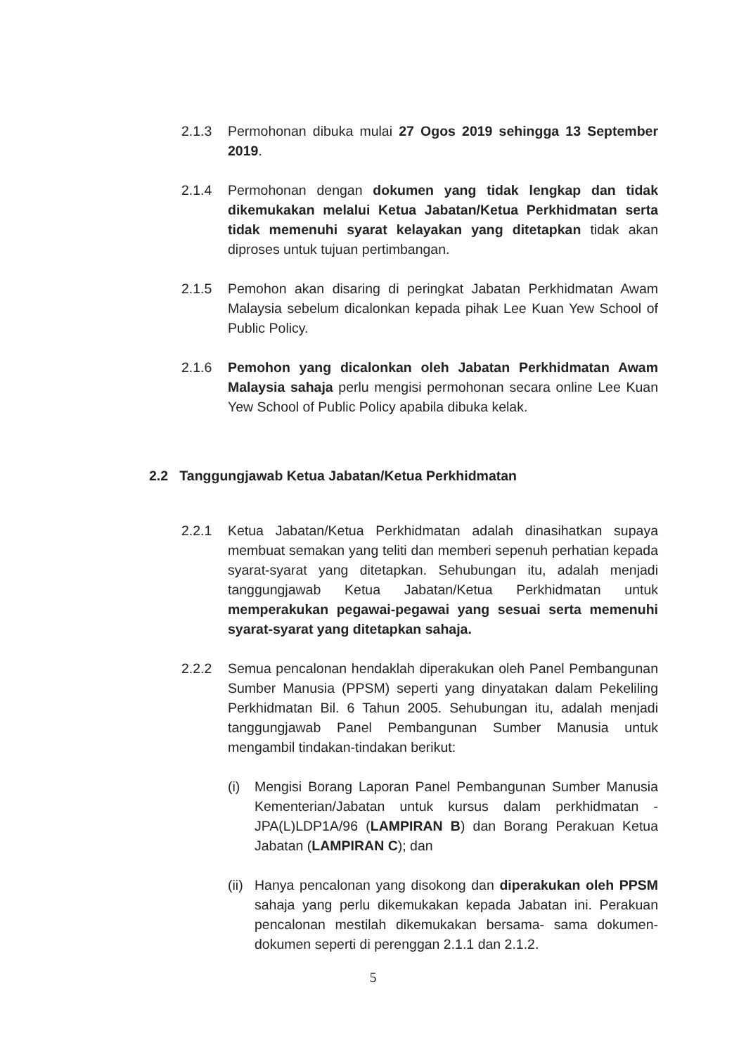2.1.3 Permohonan dibuka mulai 27 Ogos 2019 sehingga 13 September 2019.
2.1.4 Permohonan dengan dokumen yang tidak lengkap dan tidak dikemukakan melalui Ketua Jabatan/Ketua Perkhidmatan serta tidak memenuhi syarat kelayakan yang ditetapkan tidak akan diproses untuk tujuan pertimbangan.
2.1.5 Pemohon akan disaring di peringkat Jabatan Perkhidmatan Awam Malaysia sebelum dicalonkan kepada pihak Lee Kuan Yew School of Public Policy.
2.1.6 Pemohon yang dicalonkan oleh Jabatan Perkhidmatan Awam Malaysia sahaja perlu mengisi permohonan secara online Lee Kuan Yew School of Public Policy apabila dibuka kelak.
2.2 Tanggungjawab Ketua Jabatan/Ketua Perkhidmatan
2.2.1 Ketua Jabatan/Ketua Perkhidmatan adalah dinasihatkan supaya membuat semakan yang teliti dan memberi sepenuh perhatian kepada syarat-syarat yang ditetapkan. Sehubungan itu, adalah menjadi tanggungjawab Ketua Jabatan/Ketua Perkhidmatan untuk memperakukan pegawai-pegawai yang sesuai serta memenuhi syarat-syarat yang ditetapkan sahaja.
2.2.2 Semua pencalonan hendaklah diperakukan oleh Panel Pembangunan Sumber Manusia (PPSM) seperti yang dinyatakan dalam Pekeliling Perkhidmatan Bil. 6 Tahun 2005. Sehubungan itu, adalah menjadi tanggungjawab Panel Pembangunan Sumber Manusia untuk mengambil tindakan-tindakan berikut:
(i) Mengisi Borang Laporan Panel Pembangunan Sumber Manusia Kementerian/Jabatan untuk kursus dalam perkhidmatan - JPA(L)LDP1A/96 (LAMPIRAN B) dan Borang Perakuan Ketua Jabatan (LAMPIRAN C); dan
(ii)
Hanya pencalonan yang disokong dan diperakukan oleh PPSM sahaja yang perlu dikemukakan kepada Jabatan ini. Perakuan pencalonan mestilah dikemukakan bersama- sama dokumen-dokumen seperti di perenggan 2.1.1 dan 2.1.2.
5